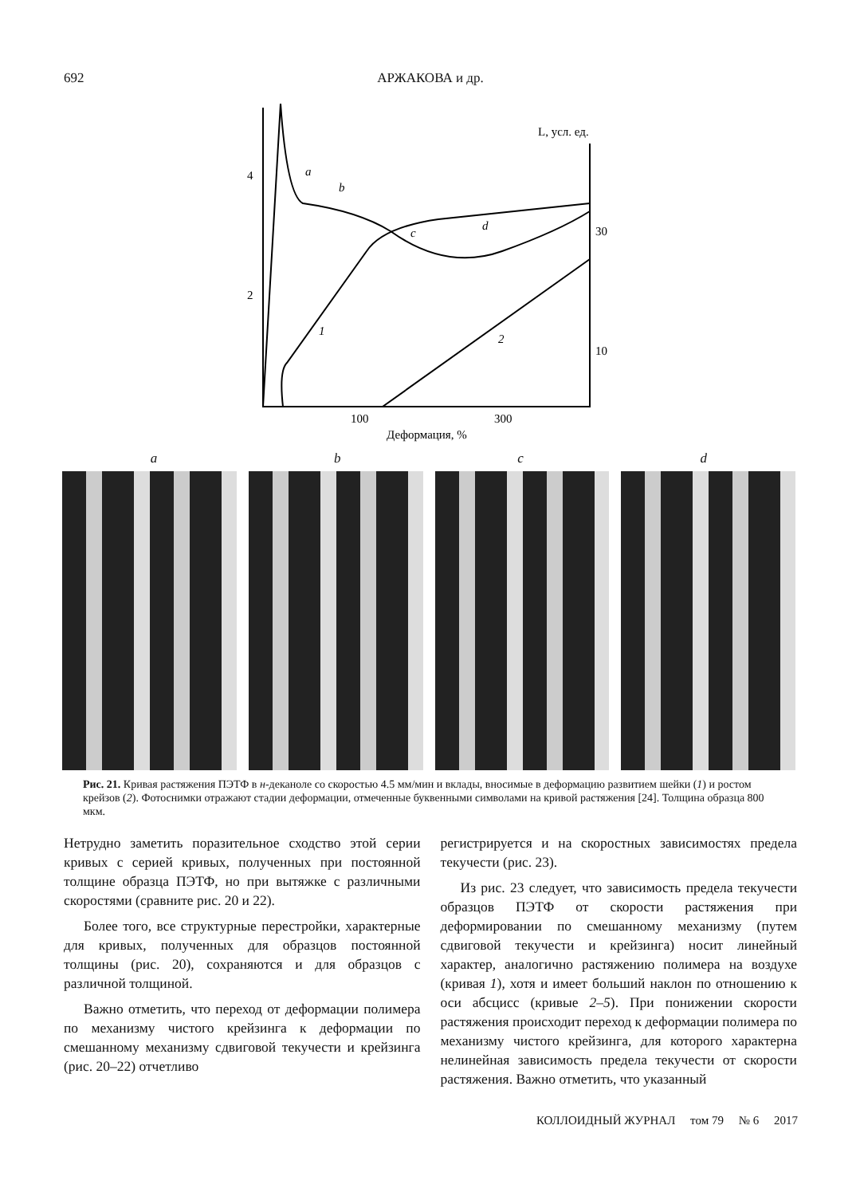692 АРЖАКОВА и др.
4
2
30
10
100
300
L, усл. ед.
Деформация, %
a
b
c
d
1
2
abcd
Рис. 21. Кривая растяжения ПЭТФ в н-деканоле со скоростью 4.5 мм/мин и вклады, вносимые в деформацию развитием шейки (1) и ростом крейзов (2). Фотоснимки отражают стадии деформации, отмеченные буквенными символами на кривой растяжения [24]. Толщина образца 800 мкм.
Нетрудно заметить поразительное сходство этой серии кривых с серией кривых, полученных при постоянной толщине образца ПЭТФ, но при вытяжке с различными скоростями (сравните рис. 20 и 22).
Более того, все структурные перестройки, характерные для кривых, полученных для образцов постоянной толщины (рис. 20), сохраняются и для образцов с различной толщиной.
Важно отметить, что переход от деформации полимера по механизму чистого крейзинга к деформации по смешанному механизму сдвиговой текучести и крейзинга (рис. 20–22) отчетливо
регистрируется и на скоростных зависимостях предела текучести (рис. 23).
Из рис. 23 следует, что зависимость предела текучести образцов ПЭТФ от скорости растяжения при деформировании по смешанному механизму (путем сдвиговой текучести и крейзинга) носит линейный характер, аналогично растяжению полимера на воздухе (кривая 1), хотя и имеет больший наклон по отношению к оси абсцисс (кривые 2–5). При понижении скорости растяжения происходит переход к деформации полимера по механизму чистого крейзинга, для которого характерна нелинейная зависимость предела текучести от скорости растяжения. Важно отметить, что указанный
КОЛЛОИДНЫЙ ЖУРНАЛ том 79 № 6 2017